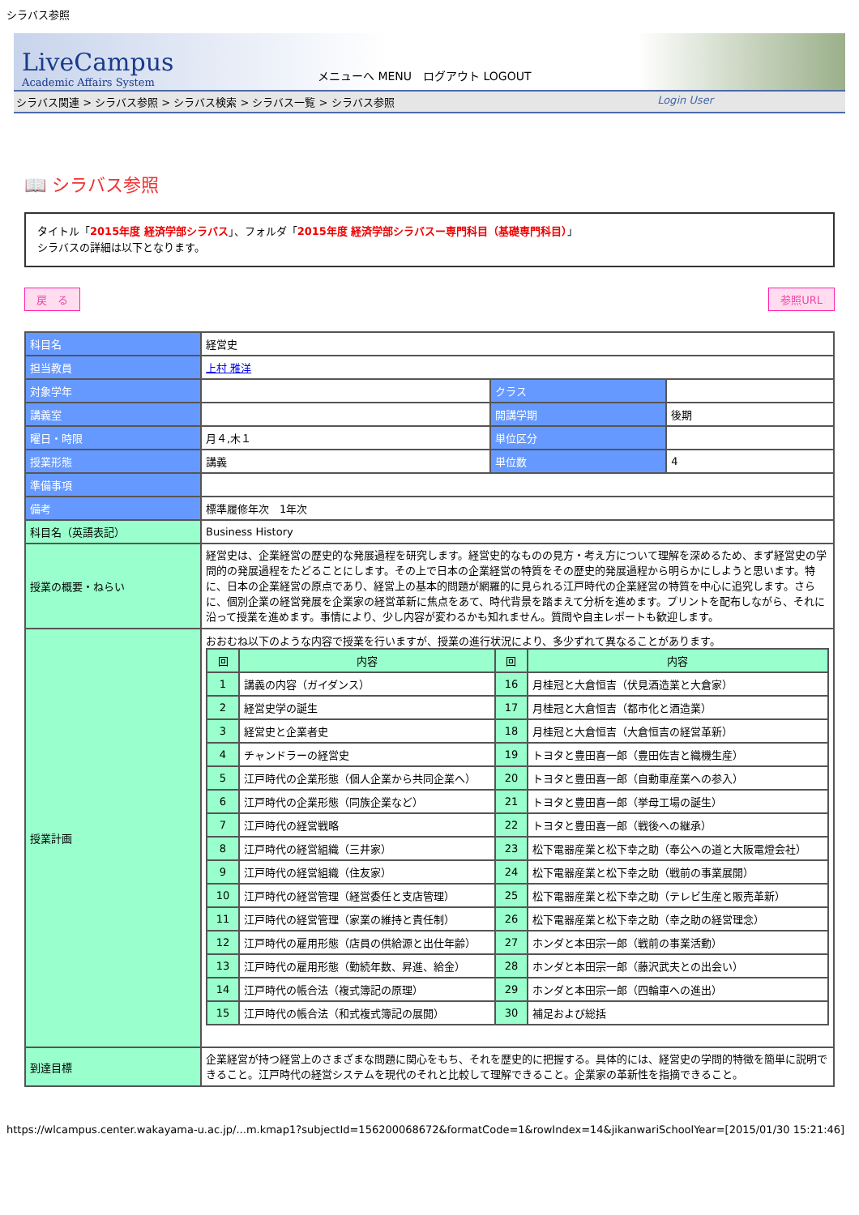シラバス参照
LiveCampus
Academic Affairs System
メニューへ MENU　ログアウト LOGOUT
シラバス関連 > シラバス参照 > シラバス検索 > シラバス一覧 > シラバス参照 Login User
📖 シラバス参照
タイトル「2015年度 経済学部シラバス」、フォルダ「2015年度 経済学部シラバスー専門科目（基礎専門科目）」
シラバスの詳細は以下となります。
戻　る 参照URL
| 科目名 | 経営史 | | |
| 担当教員 | 上村 雅洋 | | |
| 対象学年 | | クラス | |
| 講義室 | | 開講学期 | 後期 |
| 曜日・時限 | 月４,木１ | 単位区分 | |
| 授業形態 | 講義 | 単位数 | 4 |
| 準備事項 | | | |
| 備考 | 標準履修年次 1年次 | | |
| 科目名（英語表記） | Business History | | |
| 授業の概要・ねらい | 経営史は、企業経営の歴史的な発展過程を研究します。経営史的なものの見方・考え方について理解を深めるため、まず経営史の学問的の発展過程をたどることにします。その上で日本の企業経営の特質をその歴史的発展過程から明らかにしようと思います。特に、日本の企業経営の原点であり、経営上の基本的問題が網羅的に見られる江戸時代の企業経営の特質を中心に追究します。さらに、個別企業の経営発展を企業家の経営革新に焦点をあて、時代背景を踏まえて分析を進めます。プリントを配布しながら、それに沿って授業を進めます。事情により、少し内容が変わるかも知れません。質問や自主レポートも歓迎します。 | | |
| 授業計画 | おおむね以下のような内容で授業を行いますが、授業の進行状況により、多少ずれて異なることがあります。 / 回 / 内容 / 回 / 内容 / / --- / --- / --- / --- / / 1 / 講義の内容（ガイダンス） / 16 / 月桂冠と大倉恒吉（伏見酒造業と大倉家） / / 2 / 経営史学の誕生 / 17 / 月桂冠と大倉恒吉（都市化と酒造業） / / 3 / 経営史と企業者史 / 18 / 月桂冠と大倉恒吉（大倉恒吉の経営革新） / / 4 / チャンドラーの経営史 / 19 / トヨタと豊田喜一郎（豊田佐吉と織機生産） / / 5 / 江戸時代の企業形態（個人企業から共同企業へ） / 20 / トヨタと豊田喜一郎（自動車産業への参入） / / 6 / 江戸時代の企業形態（同族企業など） / 21 / トヨタと豊田喜一郎（挙母工場の誕生） / / 7 / 江戸時代の経営戦略 / 22 / トヨタと豊田喜一郎（戦後への継承） / / 8 / 江戸時代の経営組織（三井家） / 23 / 松下電器産業と松下幸之助（奉公への道と大阪電燈会社） / / 9 / 江戸時代の経営組織（住友家） / 24 / 松下電器産業と松下幸之助（戦前の事業展開） / / 10 / 江戸時代の経営管理（経営委任と支店管理） / 25 / 松下電器産業と松下幸之助（テレビ生産と販売革新） / / 11 / 江戸時代の経営管理（家業の維持と責任制） / 26 / 松下電器産業と松下幸之助（幸之助の経営理念） / / 12 / 江戸時代の雇用形態（店員の供給源と出仕年齢） / 27 / ホンダと本田宗一郎（戦前の事業活動） / / 13 / 江戸時代の雇用形態（勤続年数、昇進、給金） / 28 / ホンダと本田宗一郎（藤沢武夫との出会い） / / 14 / 江戸時代の帳合法（複式簿記の原理） / 29 / ホンダと本田宗一郎（四輪車への進出） / / 15 / 江戸時代の帳合法（和式複式簿記の展開） / 30 / 補足および総括 / | | |
| 到達目標 | 企業経営が持つ経営上のさまざまな問題に関心をもち、それを歴史的に把握する。具体的には、経営史の学問的特徴を簡単に説明できること。江戸時代の経営システムを現代のそれと比較して理解できること。企業家の革新性を指摘できること。 | | |
https://wlcampus.center.wakayama-u.ac.jp/...m.kmap1?subjectId=156200068672&formatCode=1&rowIndex=14&jikanwariSchoolYear=[2015/01/30 15:21:46]